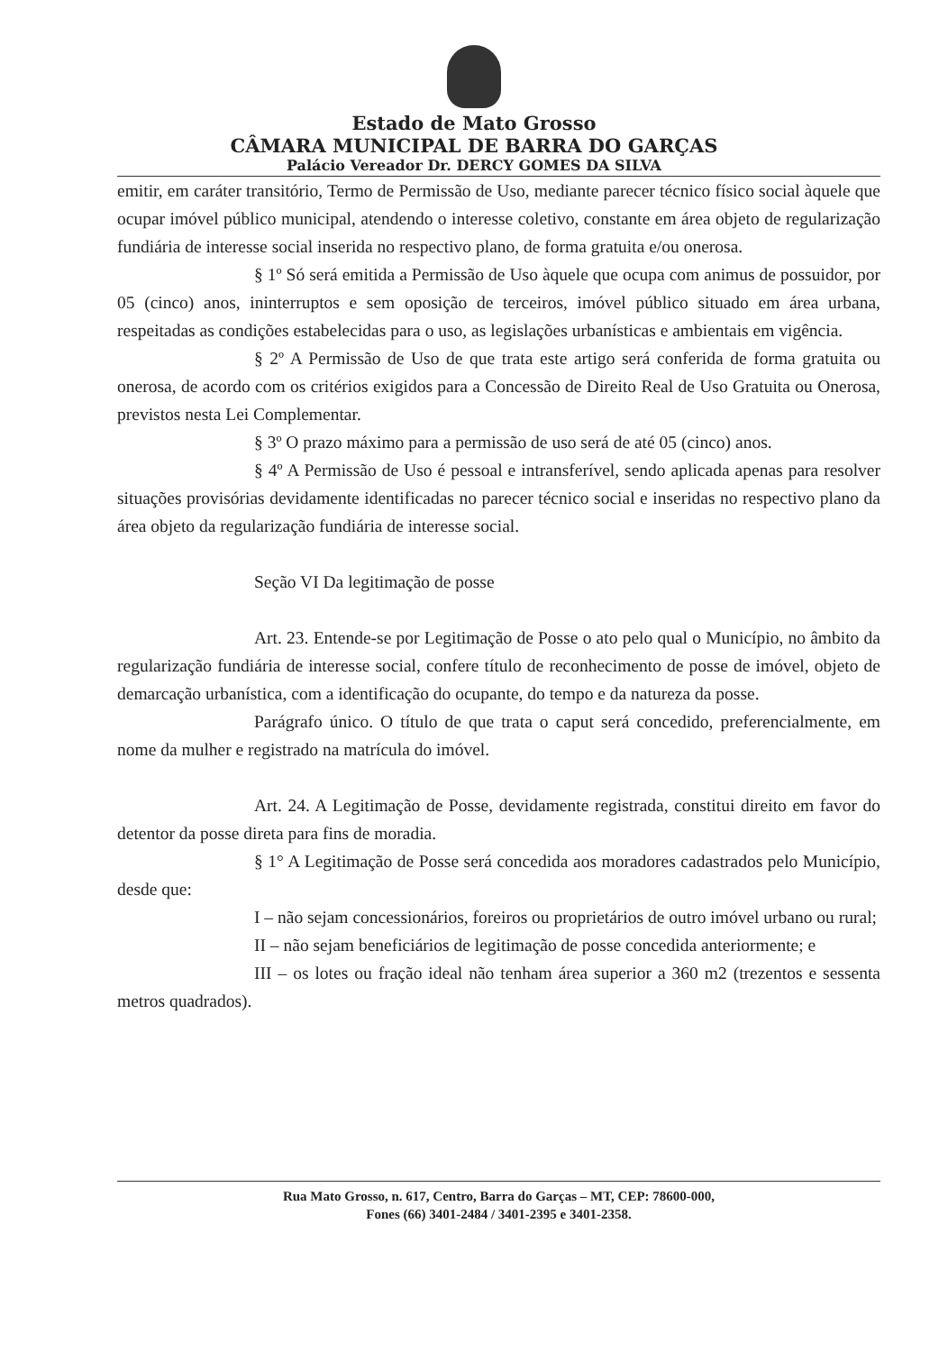Estado de Mato Grosso
CÂMARA MUNICIPAL DE BARRA DO GARÇAS
Palácio Vereador Dr. DERCY GOMES DA SILVA
emitir, em caráter transitório, Termo de Permissão de Uso, mediante parecer técnico físico social àquele que ocupar imóvel público municipal, atendendo o interesse coletivo, constante em área objeto de regularização fundiária de interesse social inserida no respectivo plano, de forma gratuita e/ou onerosa.
§ 1º Só será emitida a Permissão de Uso àquele que ocupa com animus de possuidor, por 05 (cinco) anos, ininterruptos e sem oposição de terceiros, imóvel público situado em área urbana, respeitadas as condições estabelecidas para o uso, as legislações urbanísticas e ambientais em vigência.
§ 2º A Permissão de Uso de que trata este artigo será conferida de forma gratuita ou onerosa, de acordo com os critérios exigidos para a Concessão de Direito Real de Uso Gratuita ou Onerosa, previstos nesta Lei Complementar.
§ 3º O prazo máximo para a permissão de uso será de até 05 (cinco) anos.
§ 4º A Permissão de Uso é pessoal e intransferível, sendo aplicada apenas para resolver situações provisórias devidamente identificadas no parecer técnico social e inseridas no respectivo plano da área objeto da regularização fundiária de interesse social.
Seção VI Da legitimação de posse
Art. 23. Entende-se por Legitimação de Posse o ato pelo qual o Município, no âmbito da regularização fundiária de interesse social, confere título de reconhecimento de posse de imóvel, objeto de demarcação urbanística, com a identificação do ocupante, do tempo e da natureza da posse.
Parágrafo único. O título de que trata o caput será concedido, preferencialmente, em nome da mulher e registrado na matrícula do imóvel.
Art. 24. A Legitimação de Posse, devidamente registrada, constitui direito em favor do detentor da posse direta para fins de moradia.
§ 1° A Legitimação de Posse será concedida aos moradores cadastrados pelo Município, desde que:
I – não sejam concessionários, foreiros ou proprietários de outro imóvel urbano ou rural;
II – não sejam beneficiários de legitimação de posse concedida anteriormente; e
III – os lotes ou fração ideal não tenham área superior a 360 m2 (trezentos e sessenta metros quadrados).
Rua Mato Grosso, n. 617, Centro, Barra do Garças – MT, CEP: 78600-000,
Fones (66) 3401-2484 / 3401-2395 e 3401-2358.